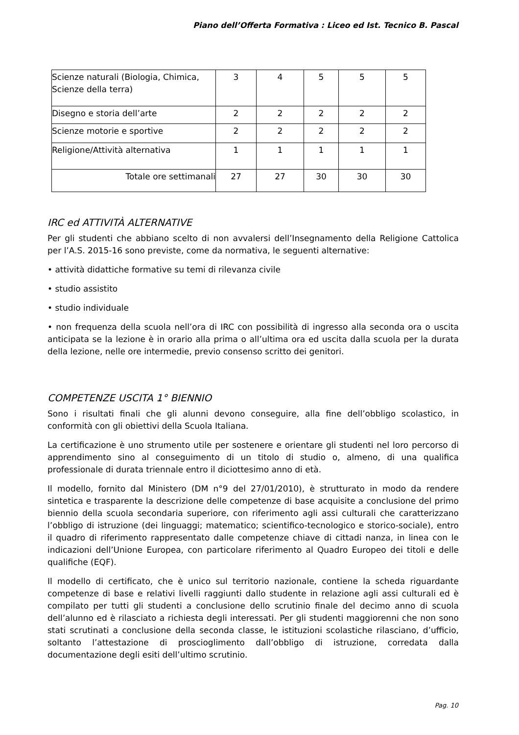Piano dell’Offerta Formativa : Liceo ed Ist. Tecnico B. Pascal
| Scienze naturali (Biologia, Chimica, Scienze della terra) | 3 | 4 | 5 | 5 | 5 |
| Disegno e storia dell’arte | 2 | 2 | 2 | 2 | 2 |
| Scienze motorie e sportive | 2 | 2 | 2 | 2 | 2 |
| Religione/Attività alternativa | 1 | 1 | 1 | 1 | 1 |
| Totale ore settimanali | 27 | 27 | 30 | 30 | 30 |
IRC ed ATTIVITÀ ALTERNATIVE
Per gli studenti che abbiano scelto di non avvalersi dell’Insegnamento della Religione Cattolica per l’A.S. 2015-16 sono previste, come da normativa, le seguenti alternative:
• attività didattiche formative su temi di rilevanza civile
• studio assistito
• studio individuale
• non frequenza della scuola nell’ora di IRC con possibilità di ingresso alla seconda ora o uscita anticipata se la lezione è in orario alla prima o all’ultima ora ed uscita dalla scuola per la durata della lezione, nelle ore intermedie, previo consenso scritto dei genitori.
COMPETENZE USCITA 1° BIENNIO
Sono i risultati finali che gli alunni devono conseguire, alla fine dell’obbligo scolastico, in conformità con gli obiettivi della Scuola Italiana.
La certificazione è uno strumento utile per sostenere e orientare gli studenti nel loro percorso di apprendimento sino al conseguimento di un titolo di studio o, almeno, di una qualifica professionale di durata triennale entro il diciottesimo anno di età.
Il modello, fornito dal Ministero (DM n°9 del 27/01/2010), è strutturato in modo da rendere sintetica e trasparente la descrizione delle competenze di base acquisite a conclusione del primo biennio della scuola secondaria superiore, con riferimento agli assi culturali che caratterizzano l’obbligo di istruzione (dei linguaggi; matematico; scientifico-tecnologico e storico-sociale), entro il quadro di riferimento rappresentato dalle competenze chiave di cittadi nanza, in linea con le indicazioni dell’Unione Europea, con particolare riferimento al Quadro Europeo dei titoli e delle qualifiche (EQF).
Il modello di certificato, che è unico sul territorio nazionale, contiene la scheda riguardante competenze di base e relativi livelli raggiunti dallo studente in relazione agli assi culturali ed è compilato per tutti gli studenti a conclusione dello scrutinio finale del decimo anno di scuola dell’alunno ed è rilasciato a richiesta degli interessati. Per gli studenti maggiorenni che non sono stati scrutinati a conclusione della seconda classe, le istituzioni scolastiche rilasciano, d’ufficio, soltanto l’attestazione di proscioglimento dall’obbligo di istruzione, corredata dalla documentazione degli esiti dell’ultimo scrutinio.
Pag. 10